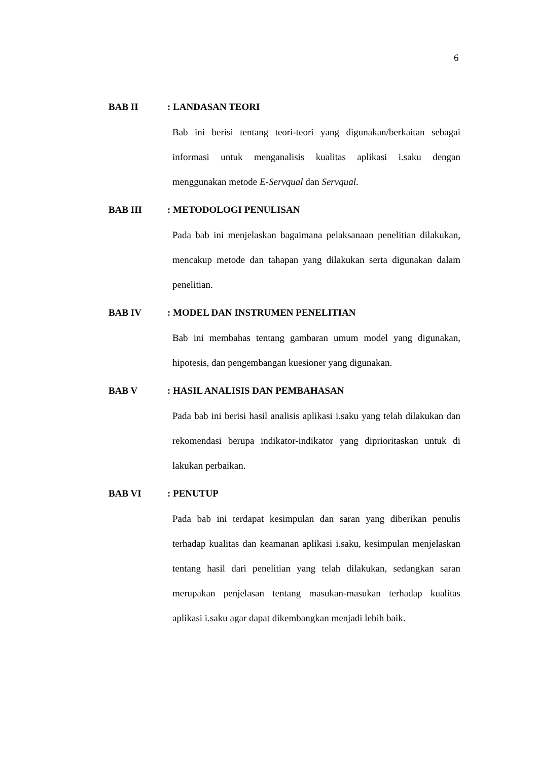6
BAB II: LANDASAN TEORI
Bab ini berisi tentang teori-teori yang digunakan/berkaitan sebagai informasi untuk menganalisis kualitas aplikasi i.saku dengan menggunakan metode E-Servqual dan Servqual.
BAB III: METODOLOGI PENULISAN
Pada bab ini menjelaskan bagaimana pelaksanaan penelitian dilakukan, mencakup metode dan tahapan yang dilakukan serta digunakan dalam penelitian.
BAB IV: MODEL DAN INSTRUMEN PENELITIAN
Bab ini membahas tentang gambaran umum model yang digunakan, hipotesis, dan pengembangan kuesioner yang digunakan.
BAB V: HASIL ANALISIS DAN PEMBAHASAN
Pada bab ini berisi hasil analisis aplikasi i.saku yang telah dilakukan dan rekomendasi berupa indikator-indikator yang diprioritaskan untuk di lakukan perbaikan.
BAB VI: PENUTUP
Pada bab ini terdapat kesimpulan dan saran yang diberikan penulis terhadap kualitas dan keamanan aplikasi i.saku, kesimpulan menjelaskan tentang hasil dari penelitian yang telah dilakukan, sedangkan saran merupakan penjelasan tentang masukan-masukan terhadap kualitas aplikasi i.saku agar dapat dikembangkan menjadi lebih baik.